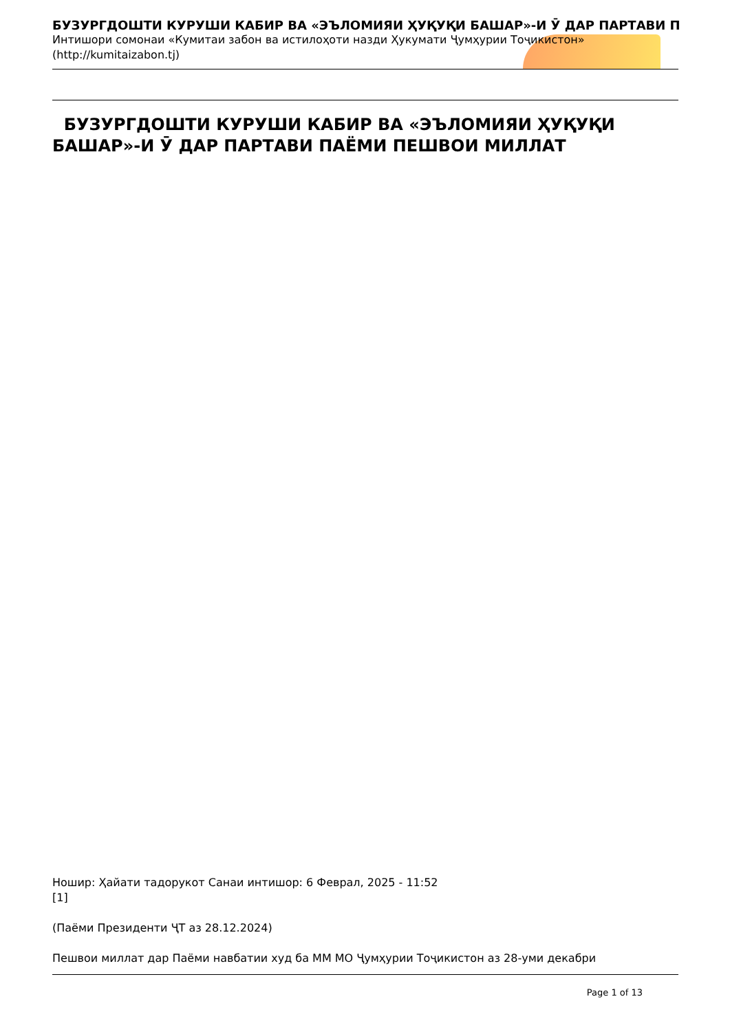БУЗУРГДОШТИ КУРУШИ КАБИР ВА «ЭЪЛОМИЯИ ҲУҚУҚИ БАШАР»-И Ӯ ДАР ПАРТАВИ П
Интишори сомонаи «Кумитаи забон ва истилоҳоти назди Ҳукумати Ҷумҳурии Тоҷикистон» (http://kumitaizabon.tj)
БУЗУРГДОШТИ КУРУШИ КАБИР ВА «ЭЪЛОМИЯИ ҲУҚУҚИ БАШАР»-И Ӯ ДАР ПАРТАВИ ПАЁМИ ПЕШВОИ МИЛЛАТ
Ношир: Ҳайати тадорукот Санаи интишор: 6 Феврал, 2025 - 11:52
[1]
(Паёми Президенти ҶТ аз 28.12.2024)
Пешвои миллат дар Паёми навбатии худ ба ММ МО Ҷумҳурии Тоҷикистон аз 28-уми декабри
Page 1 of 13